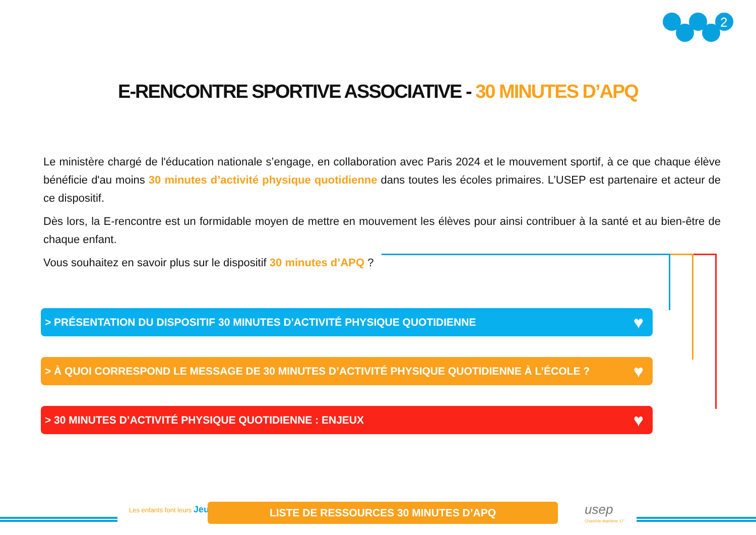2
E-RENCONTRE SPORTIVE ASSOCIATIVE - 30 MINUTES D’APQ
Le ministère chargé de l'éducation nationale s’engage, en collaboration avec Paris 2024 et le mouvement sportif, à ce que chaque élève bénéficie d'au moins 30 minutes d’activité physique quotidienne dans toutes les écoles primaires. L’USEP est partenaire et acteur de ce dispositif.
Dès lors, la E-rencontre est un formidable moyen de mettre en mouvement les élèves pour ainsi contribuer à la santé et au bien-être de chaque enfant.
Vous souhaitez en savoir plus sur le dispositif 30 minutes d’APQ ?
> PRÉSENTATION DU DISPOSITIF 30 MINUTES D'ACTIVITÉ PHYSIQUE QUOTIDIENNE ♥
> À QUOI CORRESPOND LE MESSAGE DE 30 MINUTES D’ACTIVITÉ PHYSIQUE QUOTIDIENNE À L’ÉCOLE ? ♥
> 30 MINUTES D’ACTIVITÉ PHYSIQUE QUOTIDIENNE : ENJEUX ♥
Les enfants font leurs Jeux LISTE DE RESSOURCES 30 MINUTES D’APQ usep
Charente-Maritime 17